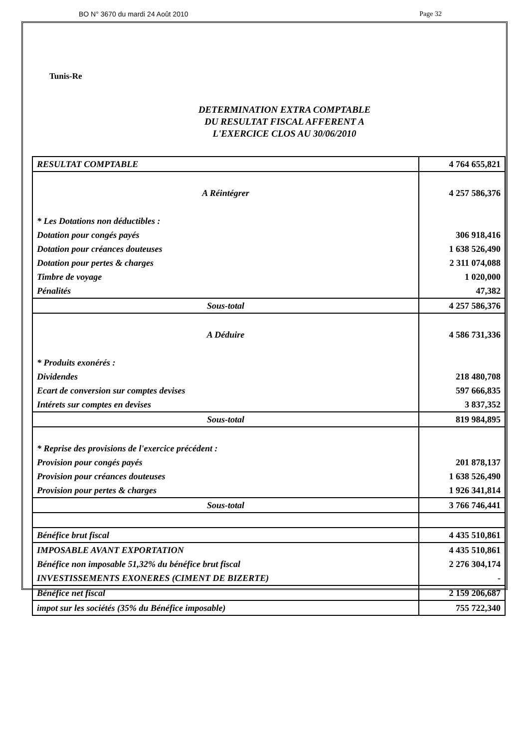BO N° 3670 du mardi 24 Août 2010 Page 32
Tunis-Re
DETERMINATION EXTRA COMPTABLE
DU RESULTAT FISCAL AFFERENT A
L'EXERCICE CLOS AU 30/06/2010
| RESULTAT COMPTABLE | 4 764 655,821 |
| A Réintégrer | 4 257 586,376 |
| * Les Dotations non déductibles : | |
| Dotation pour congés payés | 306 918,416 |
| Dotation pour créances douteuses | 1 638 526,490 |
| Dotation pour pertes & charges | 2 311 074,088 |
| Timbre de voyage | 1 020,000 |
| Pénalités | 47,382 |
| Sous-total | 4 257 586,376 |
| A Déduire | 4 586 731,336 |
| * Produits exonérés : | |
| Dividendes | 218 480,708 |
| Ecart de conversion sur comptes devises | 597 666,835 |
| Intérets sur comptes en devises | 3 837,352 |
| Sous-total | 819 984,895 |
| * Reprise des provisions de l'exercice précédent : | |
| Provision pour congés payés | 201 878,137 |
| Provision pour créances douteuses | 1 638 526,490 |
| Provision pour pertes & charges | 1 926 341,814 |
| Sous-total | 3 766 746,441 |
| Bénéfice brut fiscal | 4 435 510,861 |
| IMPOSABLE AVANT EXPORTATION | 4 435 510,861 |
| Bénéfice non imposable 51,32% du bénéfice brut fiscal | 2 276 304,174 |
| INVESTISSEMENTS EXONERES (CIMENT DE BIZERTE) | - |
| Bénéfice net fiscal | 2 159 206,687 |
| impot sur les sociétés (35% du Bénéfice imposable) | 755 722,340 |